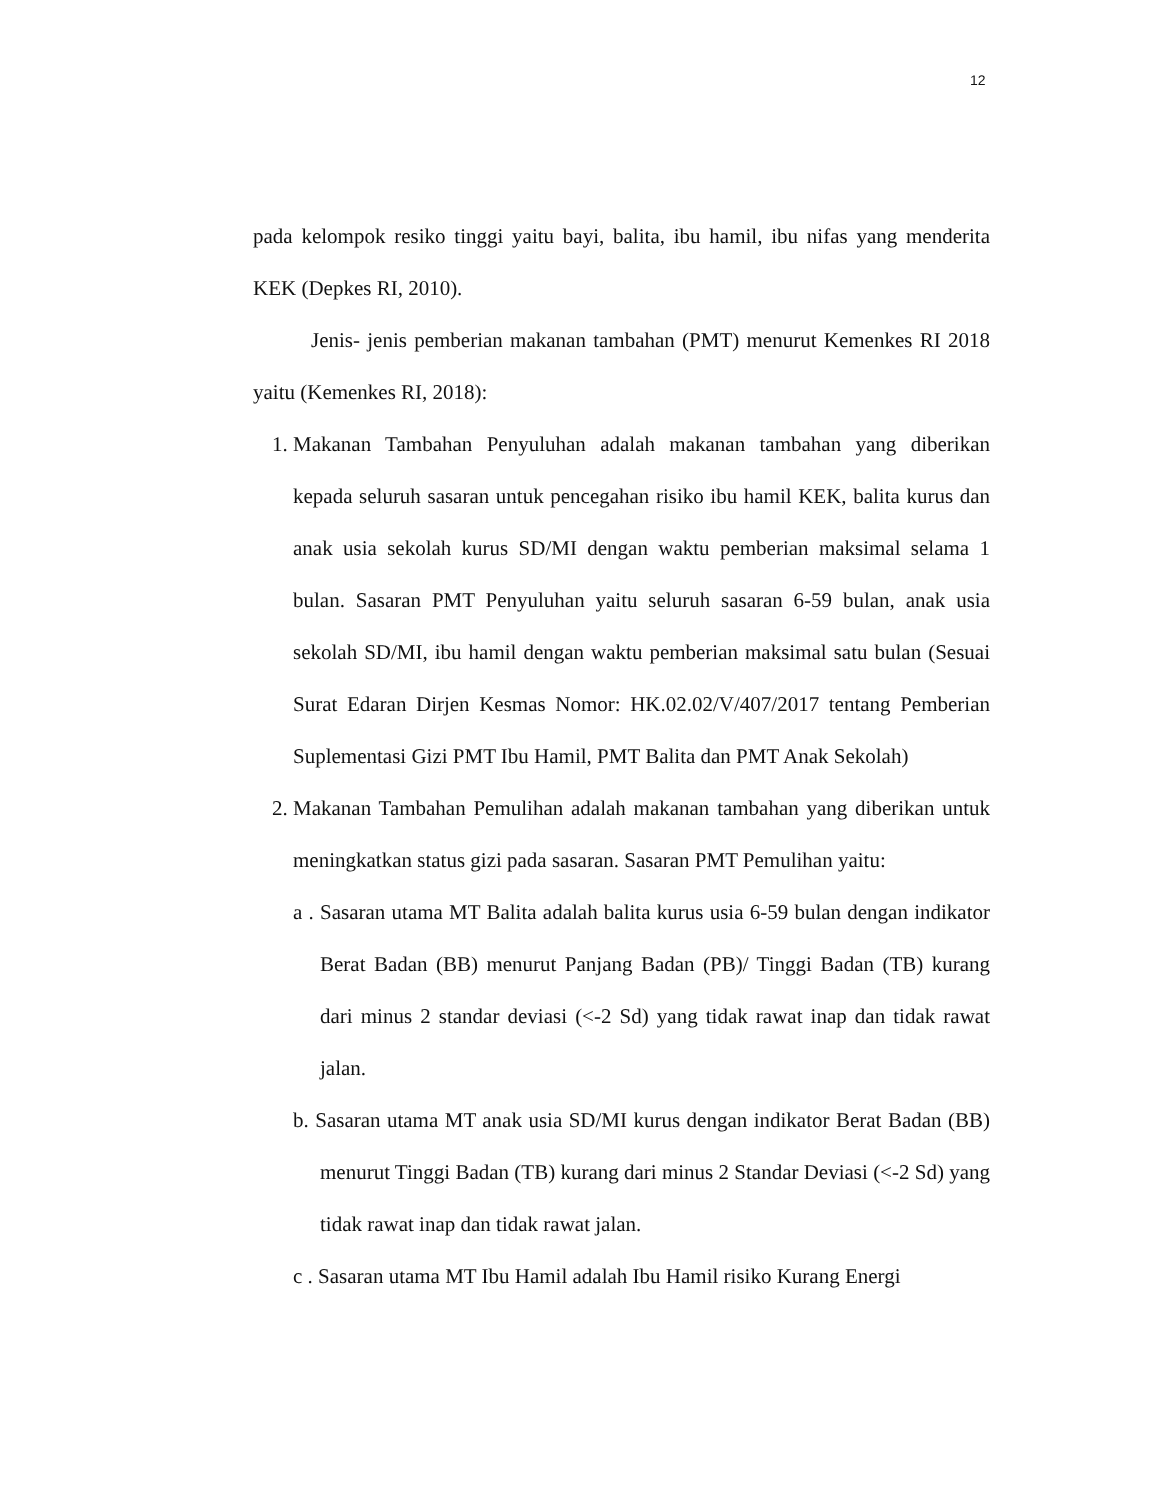12
pada kelompok resiko tinggi yaitu bayi, balita, ibu hamil, ibu nifas yang menderita KEK (Depkes RI, 2010).
Jenis- jenis pemberian makanan tambahan (PMT) menurut Kemenkes RI 2018 yaitu (Kemenkes RI, 2018):
1. Makanan Tambahan Penyuluhan adalah makanan tambahan yang diberikan kepada seluruh sasaran untuk pencegahan risiko ibu hamil KEK, balita kurus dan anak usia sekolah kurus SD/MI dengan waktu pemberian maksimal selama 1 bulan. Sasaran PMT Penyuluhan yaitu seluruh sasaran 6-59 bulan, anak usia sekolah SD/MI, ibu hamil dengan waktu pemberian maksimal satu bulan (Sesuai Surat Edaran Dirjen Kesmas Nomor: HK.02.02/V/407/2017 tentang Pemberian Suplementasi Gizi PMT Ibu Hamil, PMT Balita dan PMT Anak Sekolah)
2. Makanan Tambahan Pemulihan adalah makanan tambahan yang diberikan untuk meningkatkan status gizi pada sasaran. Sasaran PMT Pemulihan yaitu:
a . Sasaran utama MT Balita adalah balita kurus usia 6-59 bulan dengan indikator Berat Badan (BB) menurut Panjang Badan (PB)/ Tinggi Badan (TB) kurang dari minus 2 standar deviasi (<-2 Sd) yang tidak rawat inap dan tidak rawat jalan.
b. Sasaran utama MT anak usia SD/MI kurus dengan indikator Berat Badan (BB) menurut Tinggi Badan (TB) kurang dari minus 2 Standar Deviasi (<-2 Sd) yang tidak rawat inap dan tidak rawat jalan.
c . Sasaran utama MT Ibu Hamil adalah Ibu Hamil risiko Kurang Energi